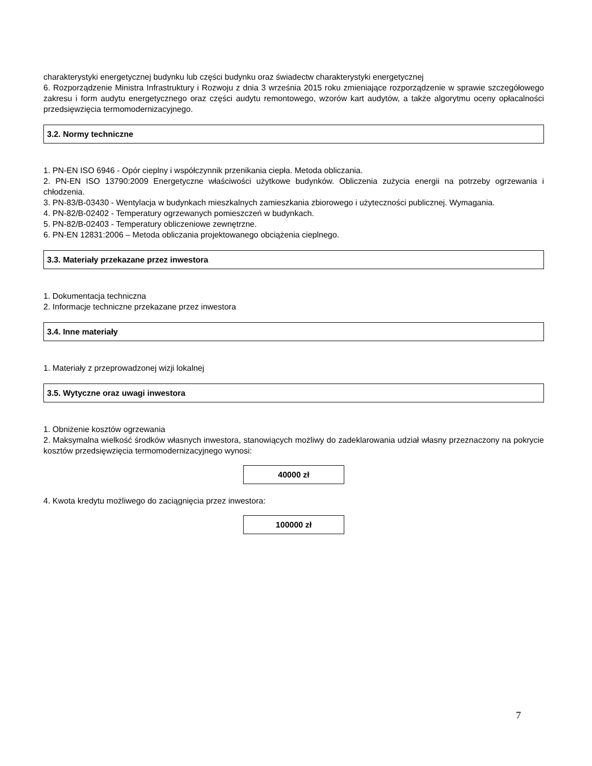charakterystyki energetycznej budynku lub części budynku oraz świadectw charakterystyki energetycznej
6. Rozporządzenie Ministra Infrastruktury i Rozwoju z dnia 3 września 2015 roku zmieniające rozporządzenie w sprawie szczegółowego zakresu i form audytu energetycznego oraz części audytu remontowego, wzorów kart audytów, a także algorytmu oceny opłacalności przedsięwzięcia termomodernizacyjnego.
3.2. Normy techniczne
1. PN-EN ISO 6946 - Opór cieplny i współczynnik przenikania ciepła. Metoda obliczania.
2. PN-EN ISO 13790:2009 Energetyczne właściwości użytkowe budynków. Obliczenia zużycia energii na potrzeby ogrzewania i chłodzenia.
3. PN-83/B-03430 - Wentylacja w budynkach mieszkalnych zamieszkania zbiorowego i użyteczności publicznej. Wymagania.
4. PN-82/B-02402 - Temperatury ogrzewanych pomieszczeń w budynkach.
5. PN-82/B-02403 - Temperatury obliczeniowe zewnętrzne.
6. PN-EN 12831:2006 – Metoda obliczania projektowanego obciążenia cieplnego.
3.3. Materiały przekazane przez inwestora
1. Dokumentacja techniczna
2. Informacje techniczne przekazane przez inwestora
3.4. Inne materiały
1. Materiały z przeprowadzonej wizji lokalnej
3.5. Wytyczne oraz uwagi inwestora
1. Obniżenie kosztów ogrzewania
2. Maksymalna wielkość środków własnych inwestora, stanowiących możliwy do zadeklarowania udział własny przeznaczony na pokrycie kosztów przedsięwzięcia termomodernizacyjnego wynosi:
40000 zł
4. Kwota kredytu możliwego do zaciągnięcia przez inwestora:
100000 zł
7